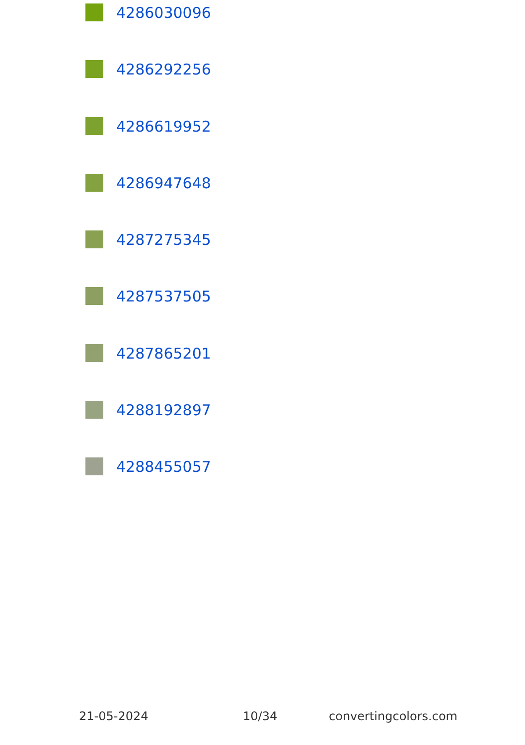4286030096
4286292256
4286619952
4286947648
4287275345
4287537505
4287865201
4288192897
4288455057
21-05-2024 10/34 convertingcolors.com